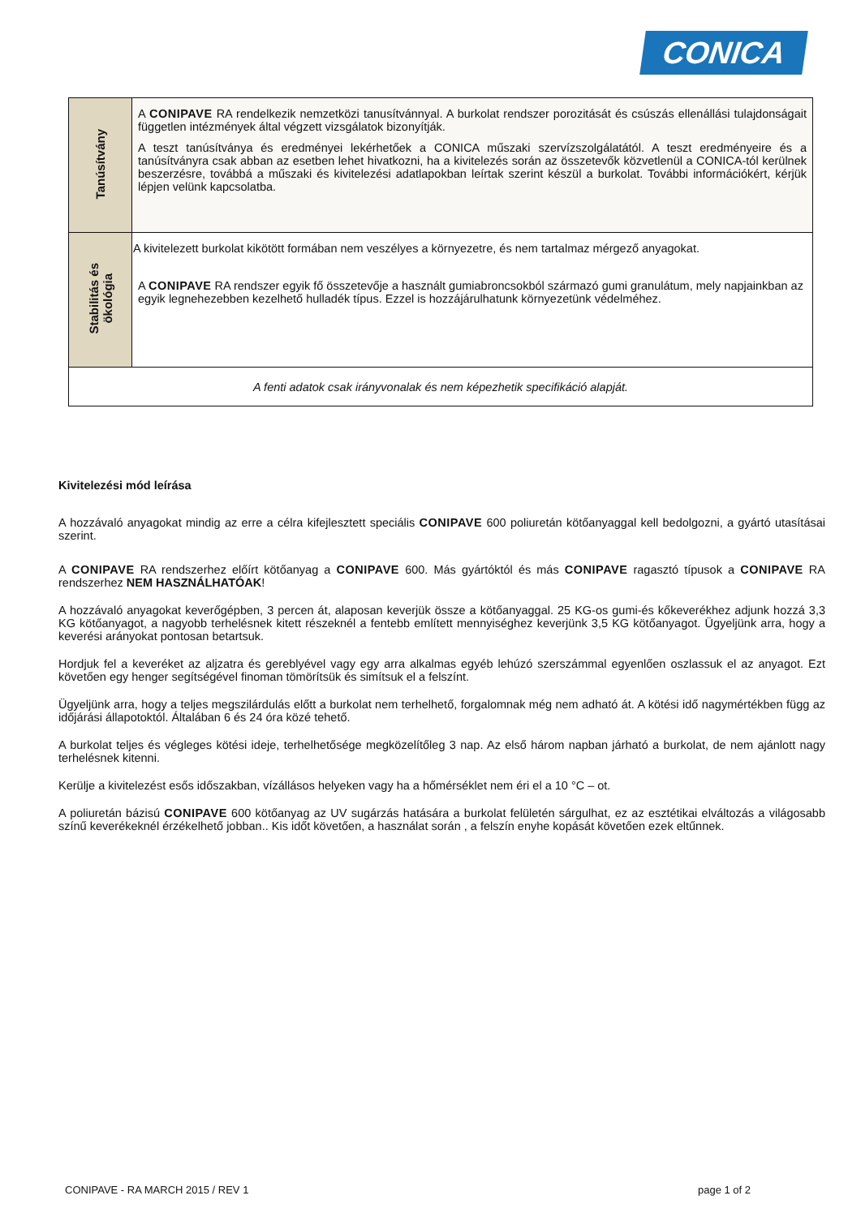CONICA
| Tanúsítvány | A CONIPAVE RA rendelkezik nemzetközi tanusítvánnyal. A burkolat rendszer porozitását és csúszás ellenállási tulajdonságait független intézmények által végzett vizsgálatok bizonyítják. A teszt tanúsítványa és eredményei lekérhetőek a CONICA műszaki szervízszolgálatától. A teszt eredményeire és a tanúsítványra csak abban az esetben lehet hivatkozni, ha a kivitelezés során az összetevők közvetlenül a CONICA-tól kerülnek beszerzésre, továbbá a műszaki és kivitelezési adatlapokban leírtak szerint készül a burkolat. További információkért, kérjük lépjen velünk kapcsolatba. |
| Stabilitás és ökológia | A kivitelezett burkolat kikötött formában nem veszélyes a környezetre, és nem tartalmaz mérgező anyagokat. A CONIPAVE RA rendszer egyik fő összetevője a használt gumiabroncsokból származó gumi granulátum, mely napjainkban az egyik legnehezebben kezelhető hulladék típus. Ezzel is hozzájárulhatunk környezetünk védelméhez. |
| A fenti adatok csak irányvonalak és nem képezhetik specifikáció alapját. | |
Kivitelezési mód leírása
A hozzávaló anyagokat mindig az erre a célra kifejlesztett speciális CONIPAVE 600 poliuretán kötőanyaggal kell bedolgozni, a gyártó utasításai szerint.
A CONIPAVE RA rendszerhez előírt kötőanyag a CONIPAVE 600. Más gyártóktól és más CONIPAVE ragasztó típusok a CONIPAVE RA rendszerhez NEM HASZNÁLHATÓAK!
A hozzávaló anyagokat keverőgépben, 3 percen át, alaposan keverjük össze a kötőanyaggal. 25 KG-os gumi-és kőkeverékhez adjunk hozzá 3,3 KG kötőanyagot, a nagyobb terhelésnek kitett részeknél a fentebb említett mennyiséghez keverjünk 3,5 KG kötőanyagot. Ügyeljünk arra, hogy a keverési arányokat pontosan betartsuk.
Hordjuk fel a keveréket az aljzatra és gereblyével vagy egy arra alkalmas egyéb lehúzó szerszámmal egyenlően oszlassuk el az anyagot. Ezt követően egy henger segítségével finoman tömörítsük és simítsuk el a felszínt.
Ügyeljünk arra, hogy a teljes megszilárdulás előtt a burkolat nem terhelhető, forgalomnak még nem adható át. A kötési idő nagymértékben függ az időjárási állapotoktól. Általában 6 és 24 óra közé tehető.
A burkolat teljes és végleges kötési ideje, terhelhetősége megközelítőleg 3 nap. Az első három napban járható a burkolat, de nem ajánlott nagy terhelésnek kitenni.
Kerülje a kivitelezést esős időszakban, vízállásos helyeken vagy ha a hőmérséklet nem éri el a 10 °C – ot.
A poliuretán bázisú CONIPAVE 600 kötőanyag az UV sugárzás hatására a burkolat felületén sárgulhat, ez az esztétikai elváltozás a világosabb színű keverékeknél érzékelhető jobban.. Kis időt követően, a használat során , a felszín enyhe kopását követően ezek eltűnnek.
CONIPAVE - RA MARCH 2015 / REV 1 page 1 of 2